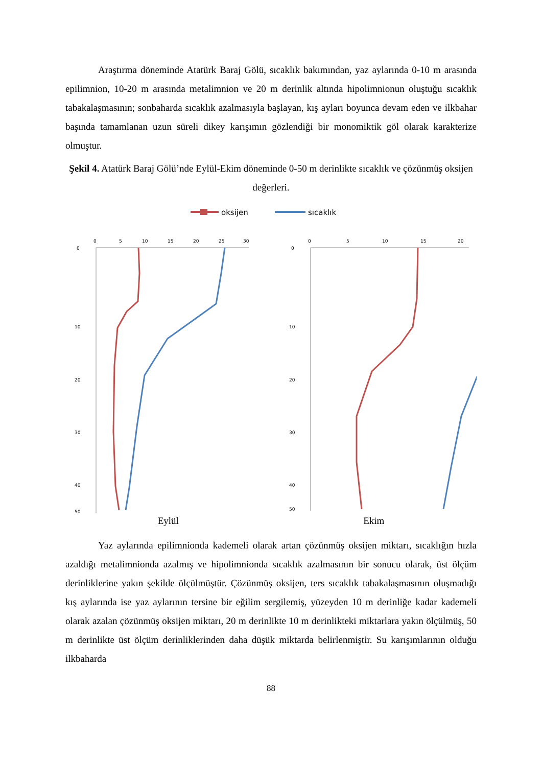Araştırma döneminde Atatürk Baraj Gölü, sıcaklık bakımından, yaz aylarında 0-10 m arasında epilimnion, 10-20 m arasında metalimnion ve 20 m derinlik altında hipolimnionun oluştuğu sıcaklık tabakalaşmasının; sonbaharda sıcaklık azalmasıyla başlayan, kış ayları boyunca devam eden ve ilkbahar başında tamamlanan uzun süreli dikey karışımın gözlendiği bir monomiktik göl olarak karakterize olmuştur.
Şekil 4. Atatürk Baraj Gölü’nde Eylül-Ekim döneminde 0-50 m derinlikte sıcaklık ve çözünmüş oksijen değerleri.
oksijen
sıcaklık
0
5
10
15
20
25
30
0
10
20
30
40
50
0
5
10
15
20
0
10
20
30
40
50
Eylül Ekim
Yaz aylarında epilimnionda kademeli olarak artan çözünmüş oksijen miktarı, sıcaklığın hızla azaldığı metalimnionda azalmış ve hipolimnionda sıcaklık azalmasının bir sonucu olarak, üst ölçüm derinliklerine yakın şekilde ölçülmüştür. Çözünmüş oksijen, ters sıcaklık tabakalaşmasının oluşmadığı kış aylarında ise yaz aylarının tersine bir eğilim sergilemiş, yüzeyden 10 m derinliğe kadar kademeli olarak azalan çözünmüş oksijen miktarı, 20 m derinlikte 10 m derinlikteki miktarlara yakın ölçülmüş, 50 m derinlikte üst ölçüm derinliklerinden daha düşük miktarda belirlenmiştir. Su karışımlarının olduğu ilkbaharda
88